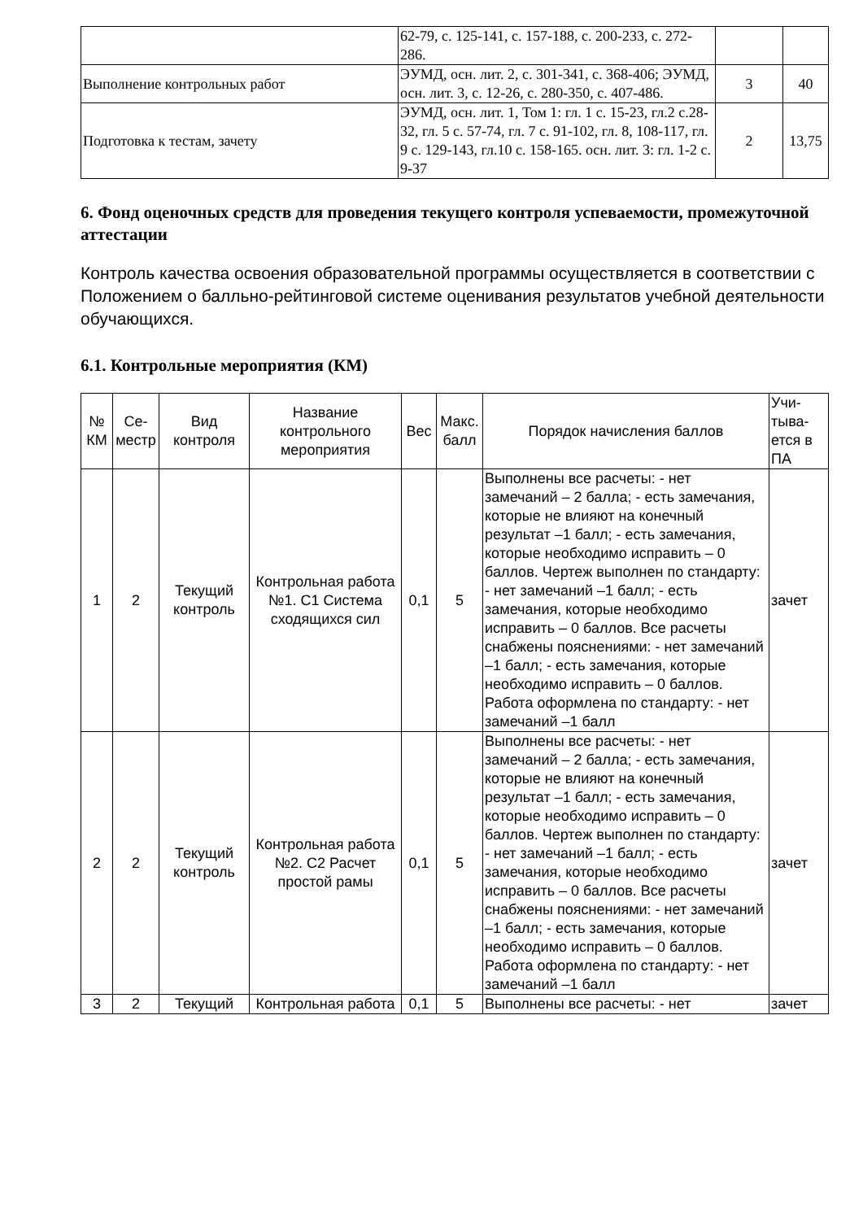| | 62-79, с. 125-141, с. 157-188, с. 200-233, с. 272-286. | | |
| Выполнение контрольных работ | ЭУМД, осн. лит. 2, с. 301-341, с. 368-406; ЭУМД, осн. лит. 3, с. 12-26, с. 280-350, с. 407-486. | 3 | 40 |
| Подготовка к тестам, зачету | ЭУМД, осн. лит. 1, Том 1: гл. 1 с. 15-23, гл.2 с.28-32, гл. 5 с. 57-74, гл. 7 с. 91-102, гл. 8, 108-117, гл. 9 с. 129-143, гл.10 с. 158-165. осн. лит. 3: гл. 1-2 с. 9-37 | 2 | 13,75 |
6. Фонд оценочных средств для проведения текущего контроля успеваемости, промежуточной аттестации
Контроль качества освоения образовательной программы осуществляется в соответствии с Положением о балльно-рейтинговой системе оценивания результатов учебной деятельности обучающихся.
6.1. Контрольные мероприятия (КМ)
| № КМ | Се-местр | Вид контроля | Название контрольного мероприятия | Вес | Макс. балл | Порядок начисления баллов | Учи-тыва-ется в ПА |
| --- | --- | --- | --- | --- | --- | --- | --- |
| 1 | 2 | Текущий контроль | Контрольная работа №1. С1 Система сходящихся сил | 0,1 | 5 | Выполнены все расчеты: - нет замечаний – 2 балла; - есть замечания, которые не влияют на конечный результат –1 балл; - есть замечания, которые необходимо исправить – 0 баллов. Чертеж выполнен по стандарту: - нет замечаний –1 балл; - есть замечания, которые необходимо исправить – 0 баллов. Все расчеты снабжены пояснениями: - нет замечаний –1 балл; - есть замечания, которые необходимо исправить – 0 баллов. Работа оформлена по стандарту: - нет замечаний –1 балл | зачет |
| 2 | 2 | Текущий контроль | Контрольная работа №2. С2 Расчет простой рамы | 0,1 | 5 | Выполнены все расчеты: - нет замечаний – 2 балла; - есть замечания, которые не влияют на конечный результат –1 балл; - есть замечания, которые необходимо исправить – 0 баллов. Чертеж выполнен по стандарту: - нет замечаний –1 балл; - есть замечания, которые необходимо исправить – 0 баллов. Все расчеты снабжены пояснениями: - нет замечаний –1 балл; - есть замечания, которые необходимо исправить – 0 баллов. Работа оформлена по стандарту: - нет замечаний –1 балл | зачет |
| 3 | 2 | Текущий | Контрольная работа | 0,1 | 5 | Выполнены все расчеты: - нет | зачет |